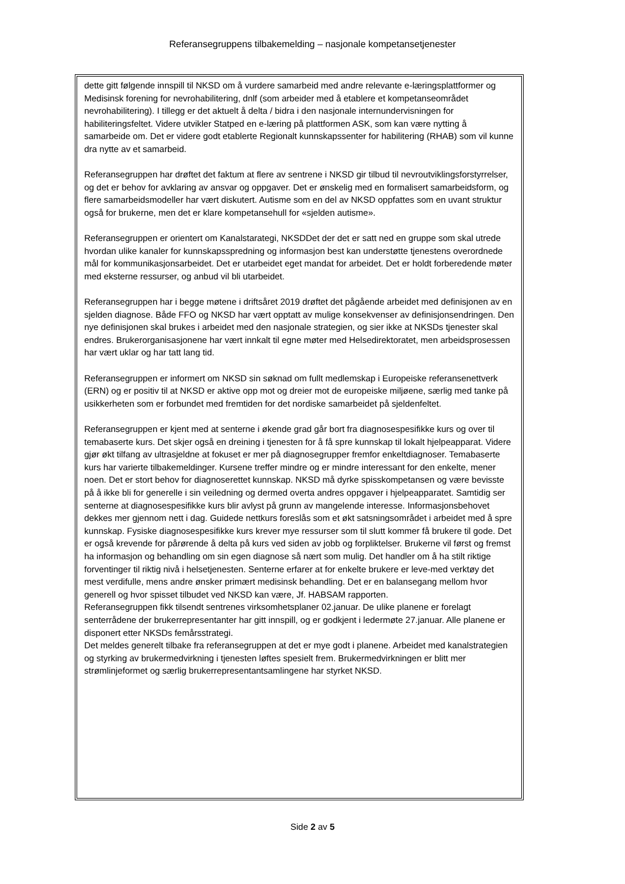Referansegruppens tilbakemelding – nasjonale kompetansetjenester
dette gitt følgende innspill til NKSD om å vurdere samarbeid med andre relevante e-læringsplattformer og Medisinsk forening for nevrohabilitering, dnlf (som arbeider med å etablere et kompetanseområdet nevrohabilitering). I tillegg er det aktuelt å delta / bidra i den nasjonale internundervisningen for habiliteringsfeltet. Videre utvikler Statped en e-læring på plattformen ASK, som kan være nytting å samarbeide om. Det er videre godt etablerte Regionalt kunnskapssenter for habilitering (RHAB) som vil kunne dra nytte av et samarbeid.
Referansegruppen har drøftet det faktum at flere av sentrene i NKSD gir tilbud til nevroutviklingsforstyrrelser, og det er behov for avklaring av ansvar og oppgaver. Det er ønskelig med en formalisert samarbeidsform, og flere samarbeidsmodeller har vært diskutert. Autisme som en del av NKSD oppfattes som en uvant struktur også for brukerne, men det er klare kompetansehull for «sjelden autisme».
Referansegruppen er orientert om Kanalstarategi, NKSDDet der det er satt ned en gruppe som skal utrede hvordan ulike kanaler for kunnskapsspredning og informasjon best kan understøtte tjenestens overordnede mål for kommunikasjonsarbeidet. Det er utarbeidet eget mandat for arbeidet. Det er holdt forberedende møter med eksterne ressurser, og anbud vil bli utarbeidet.
Referansegruppen har i begge møtene i driftsåret 2019 drøftet det pågående arbeidet med definisjonen av en sjelden diagnose. Både FFO og NKSD har vært opptatt av mulige konsekvenser av definisjonsendringen. Den nye definisjonen skal brukes i arbeidet med den nasjonale strategien, og sier ikke at NKSDs tjenester skal endres. Brukerorganisasjonene har vært innkalt til egne møter med Helsedirektoratet, men arbeidsprosessen har vært uklar og har tatt lang tid.
Referansegruppen er informert om NKSD sin søknad om fullt medlemskap i Europeiske referansenettverk (ERN) og er positiv til at NKSD er aktive opp mot og dreier mot de europeiske miljøene, særlig med tanke på usikkerheten som er forbundet med fremtiden for det nordiske samarbeidet på sjeldenfeltet.
Referansegruppen er kjent med at senterne i økende grad går bort fra diagnosespesifikke kurs og over til temabaserte kurs. Det skjer også en dreining i tjenesten for å få spre kunnskap til lokalt hjelpeapparat. Videre gjør økt tilfang av ultrasjeldne at fokuset er mer på diagnosegrupper fremfor enkeltdiagnoser. Temabaserte kurs har varierte tilbakemeldinger. Kursene treffer mindre og er mindre interessant for den enkelte, mener noen. Det er stort behov for diagnoserettet kunnskap. NKSD må dyrke spisskompetansen og være bevisste på å ikke bli for generelle i sin veiledning og dermed overta andres oppgaver i hjelpeapparatet. Samtidig ser senterne at diagnosespesifikke kurs blir avlyst på grunn av mangelende interesse. Informasjonsbehovet dekkes mer gjennom nett i dag. Guidede nettkurs foreslås som et økt satsningsområdet i arbeidet med å spre kunnskap. Fysiske diagnosespesifikke kurs krever mye ressurser som til slutt kommer få brukere til gode. Det er også krevende for pårørende å delta på kurs ved siden av jobb og forpliktelser. Brukerne vil først og fremst ha informasjon og behandling om sin egen diagnose så nært som mulig. Det handler om å ha stilt riktige forventinger til riktig nivå i helsetjenesten. Senterne erfarer at for enkelte brukere er leve-med verktøy det mest verdifulle, mens andre ønsker primært medisinsk behandling. Det er en balansegang mellom hvor generell og hvor spisset tilbudet ved NKSD kan være, Jf. HABSAM rapporten.
Referansegruppen fikk tilsendt sentrenes virksomhetsplaner 02.januar. De ulike planene er forelagt senterrådene der brukerrepresentanter har gitt innspill, og er godkjent i ledermøte 27.januar. Alle planene er disponert etter NKSDs femårsstrategi.
Det meldes generelt tilbake fra referansegruppen at det er mye godt i planene. Arbeidet med kanalstrategien og styrking av brukermedvirkning i tjenesten løftes spesielt frem. Brukermedvirkningen er blitt mer strømlinjeformet og særlig brukerrepresentantsamlingene har styrket NKSD.
Side 2 av 5